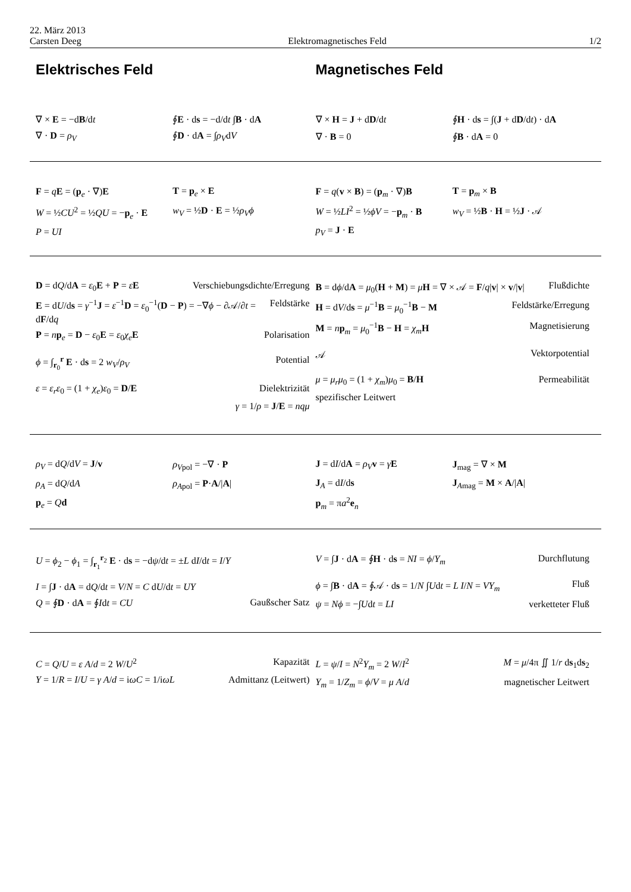22. März 2013
Carsten Deeg
Elektromagnetisches Feld
1/2
Elektrisches Feld Magnetisches Feld
∇ × E = −dB/dt
∮E · ds = −d/dt ∫B · dA
∇ · D = ρ<sub>V</sub>
∮D · dA = ∫ρ<sub>V</sub>dV
∇ × H = J + dD/dt
∮H · ds = ∫(J + dD/dt) · dA
∇ · B = 0
∮B · dA = 0
F = qE = (p<sub>e</sub> · ∇)E
T = p<sub>e</sub> × E
W = ½CU<sup>2</sup> = ½QU = −p<sub>e</sub> · E
w<sub>V</sub> = ½D · E = ½ρ<sub>V</sub>ϕ
P = UI
F = q(v × B) = (p<sub>m</sub> · ∇)B
T = p<sub>m</sub> × B
W = ½LI<sup>2</sup> = ½ϕV = −p<sub>m</sub> · B
w<sub>V</sub> = ½B · H = ½J · 𝒜
p<sub>V</sub> = J · E
D = dQ/dA = ε<sub>0</sub>E + P = εE Verschiebungsdichte/Erregung
E = dU/ds = γ<sup>−1</sup>J = ε<sup>−1</sup>D = ε<sub>0</sub><sup>−1</sup>(D − P) = −∇ϕ − ∂𝒜/∂t = dF/dq Feldstärke
P = np<sub>e</sub> = D − ε<sub>0</sub>E = ε<sub>0</sub>χ<sub>e</sub> E Polarisation
ϕ = ∫<sub>r<sub>0</sub></sub><sup>r</sup> E · ds = 2 w<sub>V</sub>/ρ<sub>V</sub> Potential
ε = ε<sub>r</sub>ε<sub>0</sub> = (1 + χ<sub>e</sub>)ε<sub>0</sub> = D/E Dielektrizität
γ = 1/ρ = J/E = nqμ
B = dϕ/dA = μ<sub>0</sub>(H + M) = μH = ∇ × 𝒜 = F/q|v| × v/|v| Flußdichte
H = dV/ds = μ<sup>−1</sup>B = μ<sub>0</sub><sup>−1</sup>B − M Feldstärke/Erregung
M = np<sub>m</sub> = μ<sub>0</sub><sup>−1</sup>B − H = χ<sub>m</sub> H Magnetisierung
𝒜 Vektorpotential
μ = μ<sub>r</sub>μ<sub>0</sub> = (1 + χ<sub>m</sub>)μ<sub>0</sub> = B/H Permeabilität
spezifischer Leitwert
ρ<sub>V</sub> = dQ/dV = J/v
ρ<sub>V</sub><sub>pol</sub> = −∇ · P
ρ<sub>A</sub> = dQ/dA
ρ<sub>A</sub><sub>pol</sub> = P·A/|A|
p<sub>e</sub> = Qd
J = dI/dA = ρ<sub>V</sub> v = γE
J<sub>mag</sub> = ∇ × M
J<sub>A</sub> = dI/ds
J<sub>Amag</sub> = M × A/|A|
p<sub>m</sub> = πa<sup>2</sup>e<sub>n</sub>
U = ϕ<sub>2</sub> − ϕ<sub>1</sub> = ∫<sub>r<sub>1</sub></sub><sup>r<sub>2</sub></sup> E · ds = −dψ/dt = ±L dI/dt = I/Y
I = ∫J · dA = dQ/dt = V/N = C dU/dt = UY
Q = ∮D · dA = ∮Idt = CU Gaußscher Satz
V = ∫J · dA = ∮H · ds = NI = ϕ/Y<sub>m</sub> Durchflutung
ϕ = ∫B · dA = ∮𝒜 · ds = 1/N ∫Udt = L I/N = VY<sub>m</sub> Fluß
ψ = Nϕ = −∫Udt = LI verketteter Fluß
C = Q/U = ε A/d = 2 W/U<sup>2</sup> Kapazität
Y = 1/R = I/U = γ A/d = iωC = 1/iωL Admittanz (Leitwert)
L = ψ/I = N<sup>2</sup>Y<sub>m</sub> = 2 W/I<sup>2</sup> M = μ/4π ∬ 1/r ds<sub>1</sub>ds<sub>2</sub>
Y<sub>m</sub> = 1/Z<sub>m</sub> = ϕ/V = μ A/d magnetischer Leitwert